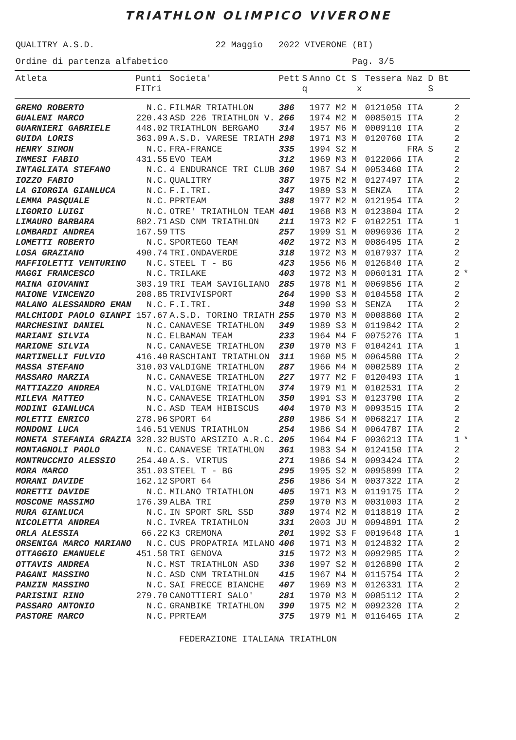TRIATHLON OLIMPICO VIVERONE
QUALITRY A.S.D. 22 Maggio 2022 VIVERONE (BI)
Ordine di partenza alfabetico Pag. 3/5
| Atleta | Punti FITri | Societa' | Pett | S q | Anno Ct S x | Tessera Naz D Bt S | |
| --- | --- | --- | --- | --- | --- | --- | --- |
| GREMO ROBERTO | N.C. | FILMAR TRIATHLON | 386 | | 1977 M2 M | 0121050 ITA 2 | |
| GUALENI MARCO | 220.43 | ASD 226 TRIATHLON V. | 266 | | 1974 M2 M | 0085015 ITA 2 | |
| GUARNIERI GABRIELE | 448.02 | TRIATHLON BERGAMO | 314 | | 1957 M6 M | 0009110 ITA 2 | |
| GUIDA LORIS | 363.09 | A.S.D. VARESE TRIATH | 298 | | 1971 M3 M | 0120760 ITA 2 | |
| HENRY SIMON | N.C. | FRA-FRANCE | 335 | | 1994 S2 M | FRA S 2 | |
| IMMESI FABIO | 431.55 | EVO TEAM | 312 | | 1969 M3 M | 0122066 ITA 2 | |
| INTAGLIATA STEFANO | N.C. | 4 ENDURANCE TRI CLUB | 360 | | 1987 S4 M | 0053460 ITA 2 | |
| IOZZO FABIO | N.C. | QUALITRY | 387 | | 1975 M2 M | 0127497 ITA 2 | |
| LA GIORGIA GIANLUCA | N.C. | F.I.TRI. | 347 | | 1989 S3 M | SENZA ITA 2 | |
| LEMMA PASQUALE | N.C. | PPRTEAM | 388 | | 1977 M2 M | 0121954 ITA 2 | |
| LIGORIO LUIGI | N.C. | OTRE' TRIATHLON TEAM | 401 | | 1968 M3 M | 0123804 ITA 2 | |
| LIMAURO BARBARA | 802.71 | ASD CNM TRIATHLON | 211 | | 1973 M2 F | 0102251 ITA 1 | |
| LOMBARDI ANDREA | 167.59 | TTS | 257 | | 1999 S1 M | 0096936 ITA 2 | |
| LOMETTI ROBERTO | N.C. | SPORTEGO TEAM | 402 | | 1972 M3 M | 0086495 ITA 2 | |
| LOSA GRAZIANO | 490.74 | TRI.ONDAVERDE | 318 | | 1972 M3 M | 0107937 ITA 2 | |
| MAFFIOLETTI VENTURINO | N.C. | STEEL T - BG | 423 | | 1956 M6 M | 0126840 ITA 2 | |
| MAGGI FRANCESCO | N.C. | TRILAKE | 403 | | 1972 M3 M | 0060131 ITA 2 | * |
| MAINA GIOVANNI | 303.19 | TRI TEAM SAVIGLIANO | 285 | | 1978 M1 M | 0069856 ITA 2 | |
| MAIONE VINCENZO | 208.85 | TRIVIVISPORT | 264 | | 1990 S3 M | 0104558 ITA 2 | |
| MALANO ALESSANDRO EMAN | N.C. | F.I.TRI. | 348 | | 1990 S3 M | SENZA ITA 2 | |
| MALCHIODI PAOLO GIANPI | 157.67 | A.S.D. TORINO TRIATH | 255 | | 1970 M3 M | 0008860 ITA 2 | |
| MARCHESINI DANIEL | N.C. | CANAVESE TRIATHLON | 349 | | 1989 S3 M | 0119842 ITA 2 | |
| MARIANI SILVIA | N.C. | ELBAMAN TEAM | 233 | | 1964 M4 F | 0075276 ITA 1 | |
| MARIONE SILVIA | N.C. | CANAVESE TRIATHLON | 230 | | 1970 M3 F | 0104241 ITA 1 | |
| MARTINELLI FULVIO | 416.40 | RASCHIANI TRIATHLON | 311 | | 1960 M5 M | 0064580 ITA 2 | |
| MASSA STEFANO | 310.03 | VALDIGNE TRIATHLON | 287 | | 1966 M4 M | 0002589 ITA 2 | |
| MASSARO MARZIA | N.C. | CANAVESE TRIATHLON | 227 | | 1977 M2 F | 0120493 ITA 1 | |
| MATTIAZZO ANDREA | N.C. | VALDIGNE TRIATHLON | 374 | | 1979 M1 M | 0102531 ITA 2 | |
| MILEVA MATTEO | N.C. | CANAVESE TRIATHLON | 350 | | 1991 S3 M | 0123790 ITA 2 | |
| MODINI GIANLUCA | N.C. | ASD TEAM HIBISCUS | 404 | | 1970 M3 M | 0093515 ITA 2 | |
| MOLETTI ENRICO | 278.96 | SPORT 64 | 280 | | 1986 S4 M | 0068217 ITA 2 | |
| MONDONI LUCA | 146.51 | VENUS TRIATHLON | 254 | | 1986 S4 M | 0064787 ITA 2 | |
| MONETA STEFANIA GRAZIA | 328.32 | BUSTO ARSIZIO A.R.C. | 205 | | 1964 M4 F | 0036213 ITA 1 | * |
| MONTAGNOLI PAOLO | N.C. | CANAVESE TRIATHLON | 361 | | 1983 S4 M | 0124150 ITA 2 | |
| MONTRUCCHIO ALESSIO | 254.40 | A.S. VIRTUS | 271 | | 1986 S4 M | 0093424 ITA 2 | |
| MORA MARCO | 351.03 | STEEL T - BG | 295 | | 1995 S2 M | 0095899 ITA 2 | |
| MORANI DAVIDE | 162.12 | SPORT 64 | 256 | | 1986 S4 M | 0037322 ITA 2 | |
| MORETTI DAVIDE | N.C. | MILANO TRIATHLON | 405 | | 1971 M3 M | 0119175 ITA 2 | |
| MOSCONE MASSIMO | 176.39 | ALBA TRI | 259 | | 1970 M3 M | 0031003 ITA 2 | |
| MURA GIANLUCA | N.C. | IN SPORT SRL SSD | 389 | | 1974 M2 M | 0118819 ITA 2 | |
| NICOLETTA ANDREA | N.C. | IVREA TRIATHLON | 331 | | 2003 JU M | 0094891 ITA 2 | |
| ORLA ALESSIA | 66.22 | K3 CREMONA | 201 | | 1992 S3 F | 0019648 ITA 1 | |
| ORSENIGA MARCO MARIANO | N.C. | CUS PROPATRIA MILANO | 406 | | 1971 M3 M | 0124832 ITA 2 | |
| OTTAGGIO EMANUELE | 451.58 | TRI GENOVA | 315 | | 1972 M3 M | 0092985 ITA 2 | |
| OTTAVIS ANDREA | N.C. | MST TRIATHLON ASD | 336 | | 1997 S2 M | 0126890 ITA 2 | |
| PAGANI MASSIMO | N.C. | ASD CNM TRIATHLON | 415 | | 1967 M4 M | 0115754 ITA 2 | |
| PANZIN MASSIMO | N.C. | SAI FRECCE BIANCHE | 407 | | 1969 M3 M | 0126331 ITA 2 | |
| PARISINI RINO | 279.70 | CANOTTIERI SALO' | 281 | | 1970 M3 M | 0085112 ITA 2 | |
| PASSARO ANTONIO | N.C. | GRANBIKE TRIATHLON | 390 | | 1975 M2 M | 0092320 ITA 2 | |
| PASTORE MARCO | N.C. | PPRTEAM | 375 | | 1979 M1 M | 0116465 ITA 2 | |
FEDERAZIONE ITALIANA TRIATHLON